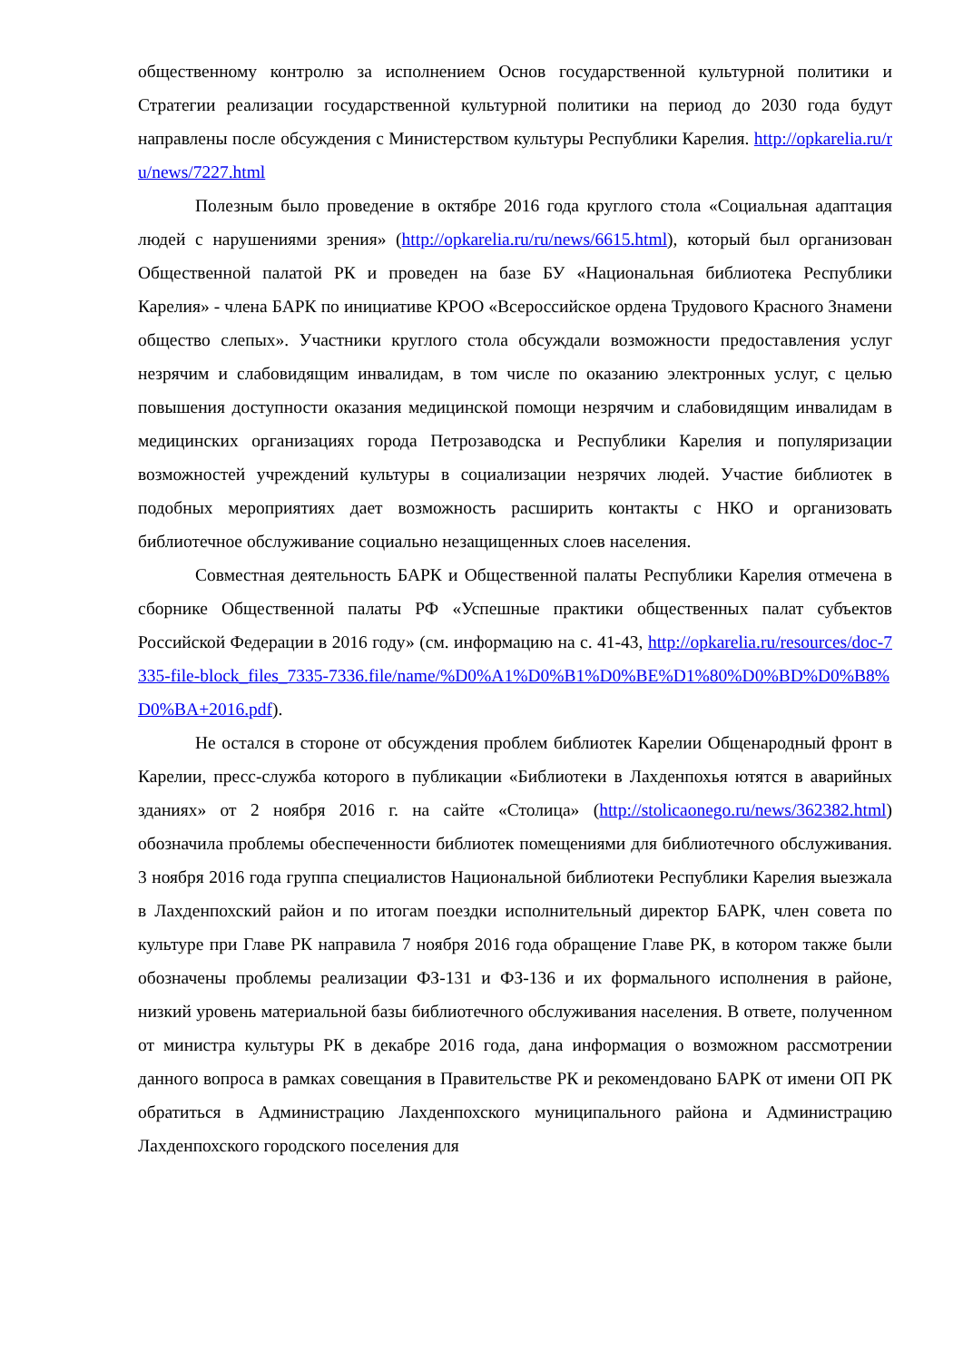общественному контролю за исполнением Основ государственной культурной политики и Стратегии реализации государственной культурной политики на период до 2030 года будут направлены после обсуждения с Министерством культуры Республики Карелия. http://opkarelia.ru/ru/news/7227.html
Полезным было проведение в октябре 2016 года круглого стола «Социальная адаптация людей с нарушениями зрения» (http://opkarelia.ru/ru/news/6615.html), который был организован Общественной палатой РК и проведен на базе БУ «Национальная библиотека Республики Карелия» - члена БАРК по инициативе КРОО «Всероссийское ордена Трудового Красного Знамени общество слепых». Участники круглого стола обсуждали возможности предоставления услуг незрячим и слабовидящим инвалидам, в том числе по оказанию электронных услуг, с целью повышения доступности оказания медицинской помощи незрячим и слабовидящим инвалидам в медицинских организациях города Петрозаводска и Республики Карелия и популяризации возможностей учреждений культуры в социализации незрячих людей. Участие библиотек в подобных мероприятиях дает возможность расширить контакты с НКО и организовать библиотечное обслуживание социально незащищенных слоев населения.
Совместная деятельность БАРК и Общественной палаты Республики Карелия отмечена в сборнике Общественной палаты РФ «Успешные практики общественных палат субъектов Российской Федерации в 2016 году» (см. информацию на с. 41-43, http://opkarelia.ru/resources/doc-7335-file-block_files_7335-7336.file/name/%D0%A1%D0%B1%D0%BE%D1%80%D0%BD%D0%B8%D0%BA+2016.pdf).
Не остался в стороне от обсуждения проблем библиотек Карелии Общенародный фронт в Карелии, пресс-служба которого в публикации «Библиотеки в Лахденпохья ютятся в аварийных зданиях» от 2 ноября 2016 г. на сайте «Столица» (http://stolicaonego.ru/news/362382.html) обозначила проблемы обеспеченности библиотек помещениями для библиотечного обслуживания. 3 ноября 2016 года группа специалистов Национальной библиотеки Республики Карелия выезжала в Лахденпохский район и по итогам поездки исполнительный директор БАРК, член совета по культуре при Главе РК направила 7 ноября 2016 года обращение Главе РК, в котором также были обозначены проблемы реализации ФЗ-131 и ФЗ-136 и их формального исполнения в районе, низкий уровень материальной базы библиотечного обслуживания населения. В ответе, полученном от министра культуры РК в декабре 2016 года, дана информация о возможном рассмотрении данного вопроса в рамках совещания в Правительстве РК и рекомендовано БАРК от имени ОП РК обратиться в Администрацию Лахденпохского муниципального района и Администрацию Лахденпохского городского поселения для